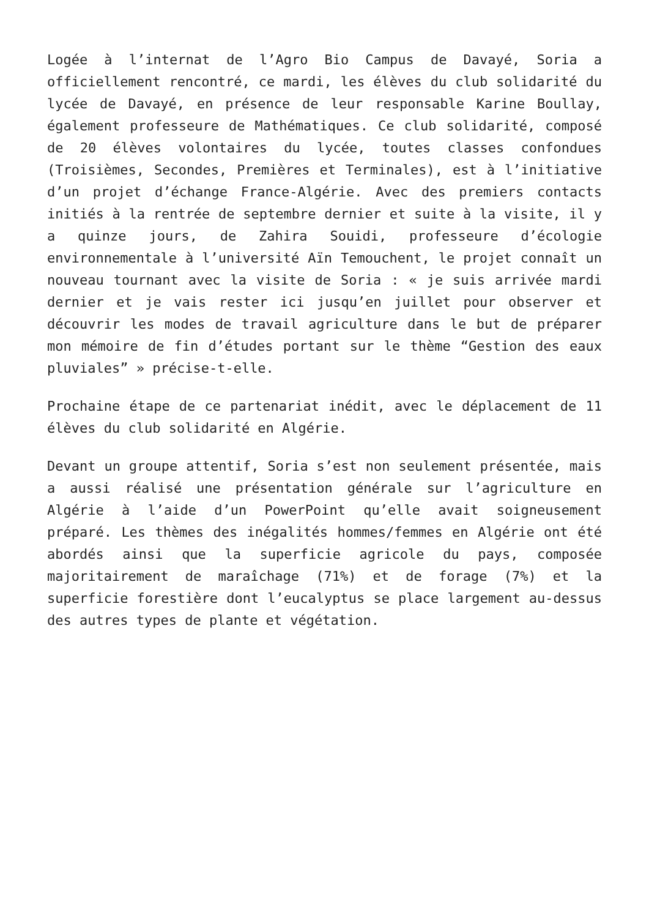Logée à l’internat de l’Agro Bio Campus de Davayé, Soria a officiellement rencontré, ce mardi, les élèves du club solidarité du lycée de Davayé, en présence de leur responsable Karine Boullay, également professeure de Mathématiques. Ce club solidarité, composé de 20 élèves volontaires du lycée, toutes classes confondues (Troisièmes, Secondes, Premières et Terminales), est à l’initiative d’un projet d’échange France-Algérie. Avec des premiers contacts initiés à la rentrée de septembre dernier et suite à la visite, il y a quinze jours, de Zahira Souidi, professeure d’écologie environnementale à l’université Aïn Temouchent, le projet connaît un nouveau tournant avec la visite de Soria : « je suis arrivée mardi dernier et je vais rester ici jusqu’en juillet pour observer et découvrir les modes de travail agriculture dans le but de préparer mon mémoire de fin d’études portant sur le thème “Gestion des eaux pluviales” » précise-t-elle.
Prochaine étape de ce partenariat inédit, avec le déplacement de 11 élèves du club solidarité en Algérie.
Devant un groupe attentif, Soria s’est non seulement présentée, mais a aussi réalisé une présentation générale sur l’agriculture en Algérie à l’aide d’un PowerPoint qu’elle avait soigneusement préparé. Les thèmes des inégalités hommes/femmes en Algérie ont été abordés ainsi que la superficie agricole du pays, composée majoritairement de maraîchage (71%) et de forage (7%) et la superficie forestière dont l’eucalyptus se place largement au-dessus des autres types de plante et végétation.